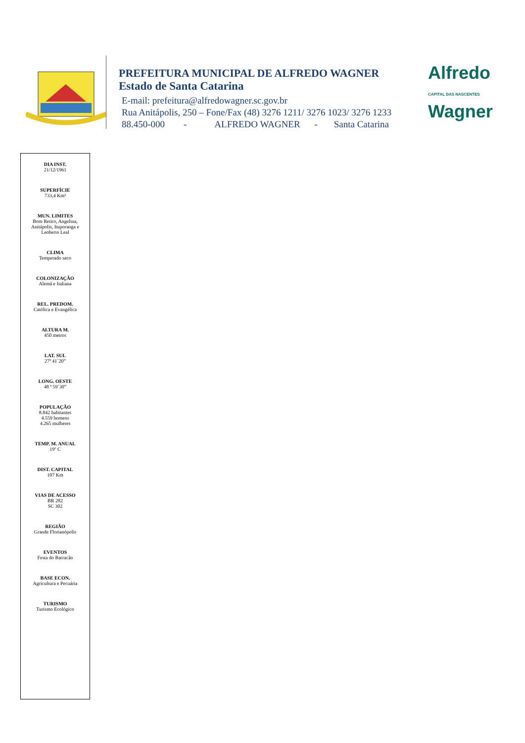PREFEITURA MUNICIPAL DE ALFREDO WAGNER
Estado de Santa Catarina
E-mail: prefeitura@alfredowagner.sc.gov.br
Rua Anitápolis, 250 – Fone/Fax (48) 3276 1211/ 3276 1023/ 3276 1233
88.450-000 - ALFREDO WAGNER - Santa Catarina
Alfredo
CAPITAL DAS NASCENTES
Wagner
DIA INST.
21/12/1961
SUPERFÍCIE
733,4 Km²
MUN. LIMITES
Bom Retiro, Angelina,
Anitápolis, Ituporanga e
Leoberto Leal
CLIMA
Temperado seco
COLONIZAÇÃO
Alemã e Italiana
REL. PREDOM.
Católica e Evangélica
ALTURA M.
450 metros
LAT. SUL
27ª 41´20”
LONG. OESTE
48 ª 59`30”
POPULAÇÃO
8.842 habitantes
4.559 homens
4.265 mulheres
TEMP. M. ANUAL
19º C
DIST. CAPITAL
107 Km
VIAS DE ACESSO
BR 282
SC 302
REGIÃO
Grande Florianópolis
EVENTOS
Festa do Barracão
BASE ECON.
Agricultura e Pecuária
TURISMO
Turismo Ecológico